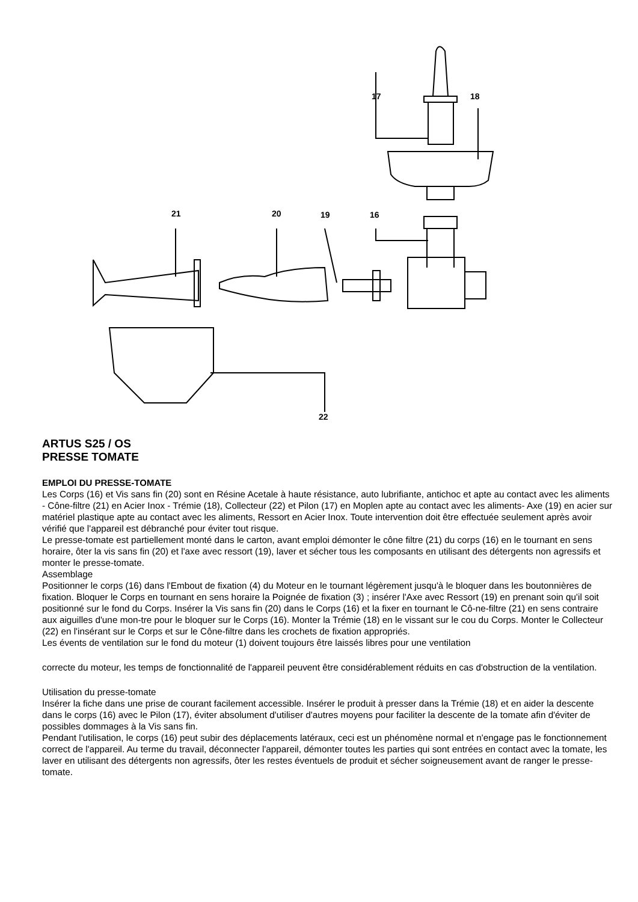17
18
21
20
19
16
22
ARTUS S25 / OS
PRESSE TOMATE
EMPLOI DU PRESSE-TOMATE
Les Corps (16) et Vis sans fin (20) sont en Résine Acetale à haute résistance, auto lubrifiante, antichoc et apte au contact avec les aliments - Cône-filtre (21) en Acier Inox - Trémie (18), Collecteur (22) et Pilon (17) en Moplen apte au contact avec les aliments- Axe (19) en acier sur matériel plastique apte au contact avec les aliments, Ressort en Acier Inox. Toute intervention doit être effectuée seulement après avoir vérifié que l'appareil est débranché pour éviter tout risque.
Le presse-tomate est partiellement monté dans le carton, avant emploi démonter le cône filtre (21) du corps (16) en le tournant en sens horaire, ôter la vis sans fin (20) et l'axe avec ressort (19), laver et sécher tous les composants en utilisant des détergents non agressifs et monter le presse-tomate.
Assemblage
Positionner le corps (16) dans l'Embout de fixation (4) du Moteur en le tournant légèrement jusqu'à le bloquer dans les boutonnières de fixation. Bloquer le Corps en tournant en sens horaire la Poignée de fixation (3) ; insérer l'Axe avec Ressort (19) en prenant soin qu'il soit positionné sur le fond du Corps. Insérer la Vis sans fin (20) dans le Corps (16) et la fixer en tournant le Cô-ne-filtre (21) en sens contraire aux aiguilles d'une mon-tre pour le bloquer sur le Corps (16). Monter la Trémie (18) en le vissant sur le cou du Corps. Monter le Collecteur (22) en l'insérant sur le Corps et sur le Cône-filtre dans les crochets de fixation appropriés.
Les évents de ventilation sur le fond du moteur (1) doivent toujours être laissés libres pour une ventilation
correcte du moteur, les temps de fonctionnalité de l'appareil peuvent être considérablement réduits en cas d'obstruction de la ventilation.
Utilisation du presse-tomate
Insérer la fiche dans une prise de courant facilement accessible. Insérer le produit à presser dans la Trémie (18) et en aider la descente dans le corps (16) avec le Pilon (17), éviter absolument d'utiliser d'autres moyens pour faciliter la descente de la tomate afin d'éviter de possibles dommages à la Vis sans fin.
Pendant l'utilisation, le corps (16) peut subir des déplacements latéraux, ceci est un phénomène normal et n'engage pas le fonctionnement correct de l'appareil. Au terme du travail, déconnecter l'appareil, démonter toutes les parties qui sont entrées en contact avec la tomate, les laver en utilisant des détergents non agressifs, ôter les restes éventuels de produit et sécher soigneusement avant de ranger le presse-tomate.